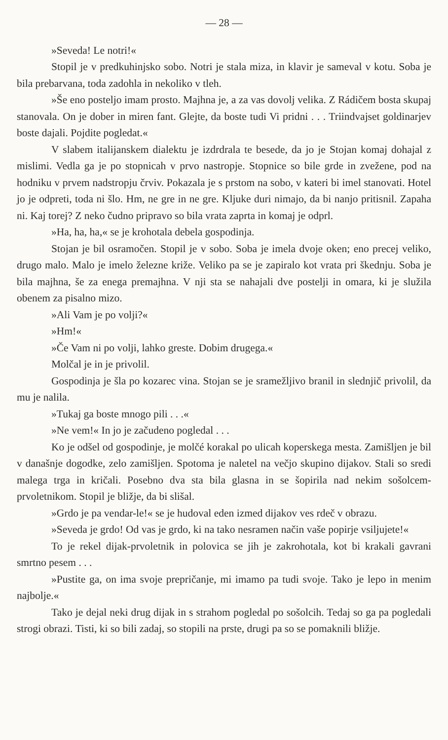— 28 —
»Seveda! Le notri!«
Stopil je v predkuhinjsko sobo. Notri je stala miza, in klavir je sameval v kotu. Soba je bila prebarvana, toda zadohla in nekoliko v tleh.
»Še eno posteljo imam prosto. Majhna je, a za vas dovolj velika. Z Rádičem bosta skupaj stanovala. On je dober in miren fant. Glejte, da boste tudi Vi pridni . . . Triindvajset goldinarjev boste dajali. Pojdite pogledat.«
V slabem italijanskem dialektu je izdrdrala te besede, da jo je Stojan komaj dohajal z mislimi. Vedla ga je po stopnicah v prvo nastropje. Stopnice so bile grde in zvežene, pod na hodniku v prvem nadstropju črviv. Pokazala je s prstom na sobo, v kateri bi imel stanovati. Hotel jo je odpreti, toda ni šlo. Hm, ne gre in ne gre. Kljuke duri nimajo, da bi nanjo pritisnil. Zapaha ni. Kaj torej? Z neko čudno pripravo so bila vrata zaprta in komaj je odprl.
»Ha, ha, ha,« se je krohotala debela gospodinja.
Stojan je bil osramočen. Stopil je v sobo. Soba je imela dvoje oken; eno precej veliko, drugo malo. Malo je imelo železne križe. Veliko pa se je zapiralo kot vrata pri škednju. Soba je bila majhna, še za enega premajhna. V nji sta se nahajali dve postelji in omara, ki je služila obenem za pisalno mizo.
»Ali Vam je po volji?«
»Hm!«
»Če Vam ni po volji, lahko greste. Dobim drugega.«
Molčal je in je privolil.
Gospodinja je šla po kozarec vina. Stojan se je sramežljivo branil in slednjič privolil, da mu je nalila.
»Tukaj ga boste mnogo pili . . .«
»Ne vem!« In jo je začudeno pogledal . . .
Ko je odšel od gospodinje, je molčé korakal po ulicah koperskega mesta. Zamišljen je bil v današnje dogodke, zelo zamišljen. Spotoma je naletel na večjo skupino dijakov. Stali so sredi malega trga in kričali. Posebno dva sta bila glasna in se šopirila nad nekim sošolcem-prvoletnikom. Stopil je bližje, da bi slišal.
»Grdo je pa vendar-le!« se je hudoval eden izmed dijakov ves rdeč v obrazu.
»Seveda je grdo! Od vas je grdo, ki na tako nesramen način vaše popirje vsiljujete!«
To je rekel dijak-prvoletnik in polovica se jih je zakrohotala, kot bi krakali gavrani smrtno pesem . . .
»Pustite ga, on ima svoje prepričanje, mi imamo pa tudi svoje. Tako je lepo in menim najbolje.«
Tako je dejal neki drug dijak in s strahom pogledal po sošolcih. Tedaj so ga pa pogledali strogi obrazi. Tisti, ki so bili zadaj, so stopili na prste, drugi pa so se pomaknili bližje.